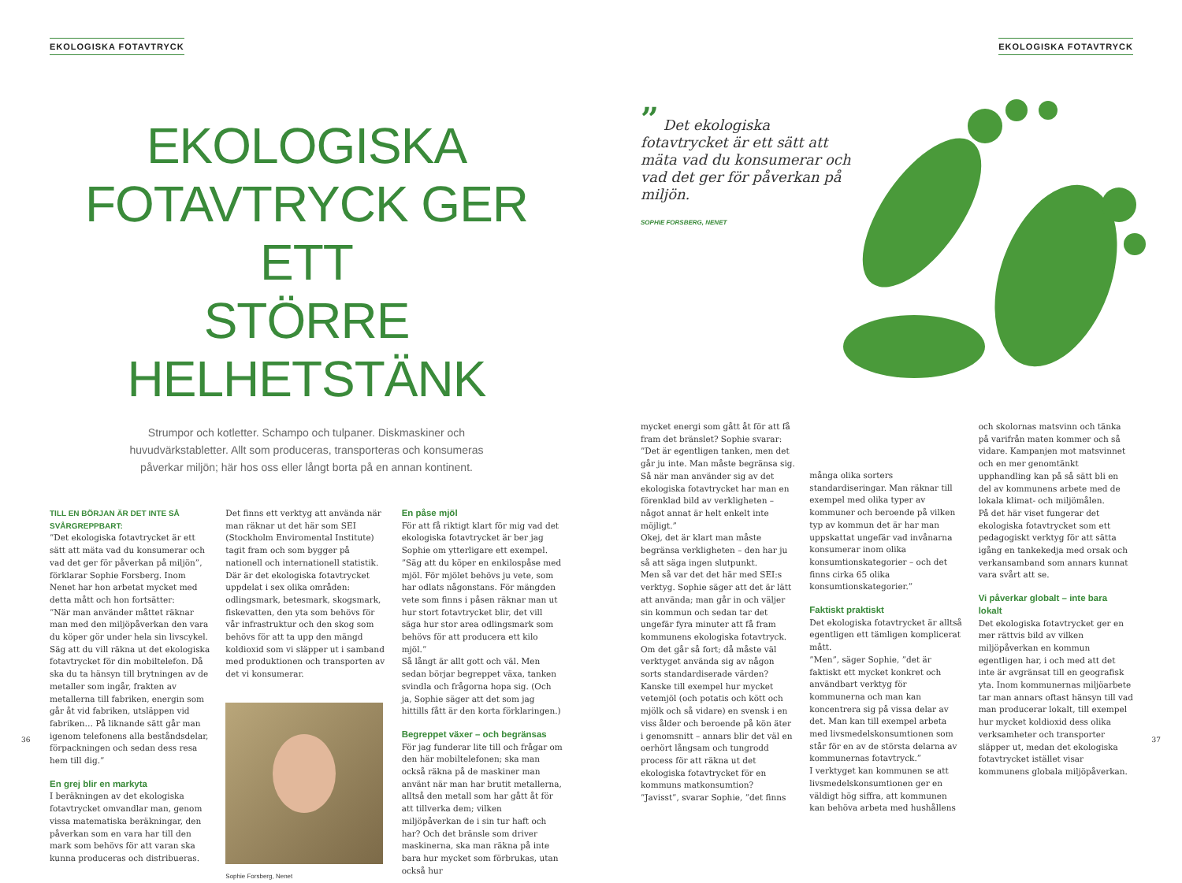EKOLOGISKA FOTAVTRYCK
EKOLOGISKA
FOTAVTRYCK GER ETT
STÖRRE HELHETSTÄNK
Strumpor och kotletter. Schampo och tulpaner. Diskmaskiner och huvudvärkstabletter. Allt som produceras, transporteras och konsumeras påverkar miljön; här hos oss eller långt borta på en annan kontinent.
TILL EN BÖRJAN ÄR DET INTE SÅ SVÅRGREPPBART:
”Det ekologiska fotavtrycket är ett sätt att mäta vad du konsumerar och vad det ger för påverkan på miljön”, förklarar Sophie Forsberg. Inom Nenet har hon arbetat mycket med detta mått och hon fortsätter:
”När man använder måttet räknar man med den miljöpåverkan den vara du köper gör under hela sin livscykel. Säg att du vill räkna ut det ekologiska fotavtrycket för din mobiltelefon. Då ska du ta hänsyn till brytningen av de metaller som ingår, frakten av metallerna till fabriken, energin som går åt vid fabriken, utsläppen vid fabriken… På liknande sätt går man igenom telefonens alla beståndsdelar, förpackningen och sedan dess resa hem till dig.”
En grej blir en markyta
I beräkningen av det ekologiska fotavtrycket omvandlar man, genom vissa matematiska beräkningar, den påverkan som en vara har till den mark som behövs för att varan ska kunna produceras och distribueras.
Det finns ett verktyg att använda när man räknar ut det här som SEI (Stockholm Enviromental Institute) tagit fram och som bygger på nationell och internationell statistik. Där är det ekologiska fotavtrycket uppdelat i sex olika områden: odlingsmark, betesmark, skogsmark, fiskevatten, den yta som behövs för vår infrastruktur och den skog som behövs för att ta upp den mängd koldioxid som vi släpper ut i samband med produktionen och transporten av det vi konsumerar.
Sophie Forsberg, Nenet
En påse mjöl
För att få riktigt klart för mig vad det ekologiska fotavtrycket är ber jag Sophie om ytterligare ett exempel.
”Säg att du köper en enkilospåse med mjöl. För mjölet behövs ju vete, som har odlats någonstans. För mängden vete som finns i påsen räknar man ut hur stort fotavtrycket blir, det vill säga hur stor area odlingsmark som behövs för att producera ett kilo mjöl.”
Så långt är allt gott och väl. Men sedan börjar begreppet växa, tanken svindla och frågorna hopa sig. (Och ja, Sophie säger att det som jag hittills fått är den korta förklaringen.)
Begreppet växer – och begränsas
För jag funderar lite till och frågar om den här mobiltelefonen; ska man också räkna på de maskiner man använt när man har brutit metallerna, alltså den metall som har gått åt för att tillverka dem; vilken miljöpåverkan de i sin tur haft och har? Och det bränsle som driver maskinerna, ska man räkna på inte bara hur mycket som förbrukas, utan också hur
36
EKOLOGISKA FOTAVTRYCK
” Det ekologiska fotavtrycket är ett sätt att mäta vad du konsumerar och vad det ger för påverkan på miljön.
SOPHIE FORSBERG, NENET
mycket energi som gått åt för att få fram det bränslet? Sophie svarar:
”Det är egentligen tanken, men det går ju inte. Man måste begränsa sig. Så när man använder sig av det ekologiska fotavtrycket har man en förenklad bild av verkligheten – något annat är helt enkelt inte möjligt.”
Okej, det är klart man måste begränsa verkligheten – den har ju så att säga ingen slutpunkt.
Men så var det det här med SEI:s verktyg. Sophie säger att det är lätt att använda; man går in och väljer sin kommun och sedan tar det ungefär fyra minuter att få fram kommunens ekologiska fotavtryck. Om det går så fort; då måste väl verktyget använda sig av någon sorts standardiserade värden? Kanske till exempel hur mycket vetemjöl (och potatis och kött och mjölk och så vidare) en svensk i en viss ålder och beroende på kön äter i genomsnitt – annars blir det väl en oerhört långsam och tungrodd process för att räkna ut det ekologiska fotavtrycket för en kommuns matkonsumtion?
”Javisst”, svarar Sophie, ”det finns
många olika sorters standardiseringar. Man räknar till exempel med olika typer av kommuner och beroende på vilken typ av kommun det är har man uppskattat ungefär vad invånarna konsumerar inom olika konsumtionskategorier – och det finns cirka 65 olika konsumtionskategorier.”
Faktiskt praktiskt
Det ekologiska fotavtrycket är alltså egentligen ett tämligen komplicerat mått.
”Men”, säger Sophie, ”det är faktiskt ett mycket konkret och användbart verktyg för kommunerna och man kan koncentrera sig på vissa delar av det. Man kan till exempel arbeta med livsmedelskonsumtionen som står för en av de största delarna av kommunernas fotavtryck.”
I verktyget kan kommunen se att livsmedelskonsumtionen ger en väldigt hög siffra, att kommunen kan behöva arbeta med hushållens
och skolornas matsvinn och tänka på varifrån maten kommer och så vidare. Kampanjen mot matsvinnet och en mer genomtänkt upphandling kan på så sätt bli en del av kommunens arbete med de lokala klimat- och miljömålen.
På det här viset fungerar det ekologiska fotavtrycket som ett pedagogiskt verktyg för att sätta igång en tankekedja med orsak och verkansamband som annars kunnat vara svårt att se.
Vi påverkar globalt – inte bara lokalt
Det ekologiska fotavtrycket ger en mer rättvis bild av vilken miljöpåverkan en kommun egentligen har, i och med att det inte är avgränsat till en geografisk yta. Inom kommunernas miljöarbete tar man annars oftast hänsyn till vad man producerar lokalt, till exempel hur mycket koldioxid dess olika verksamheter och transporter släpper ut, medan det ekologiska fotavtrycket istället visar kommunens globala miljöpåverkan.
37